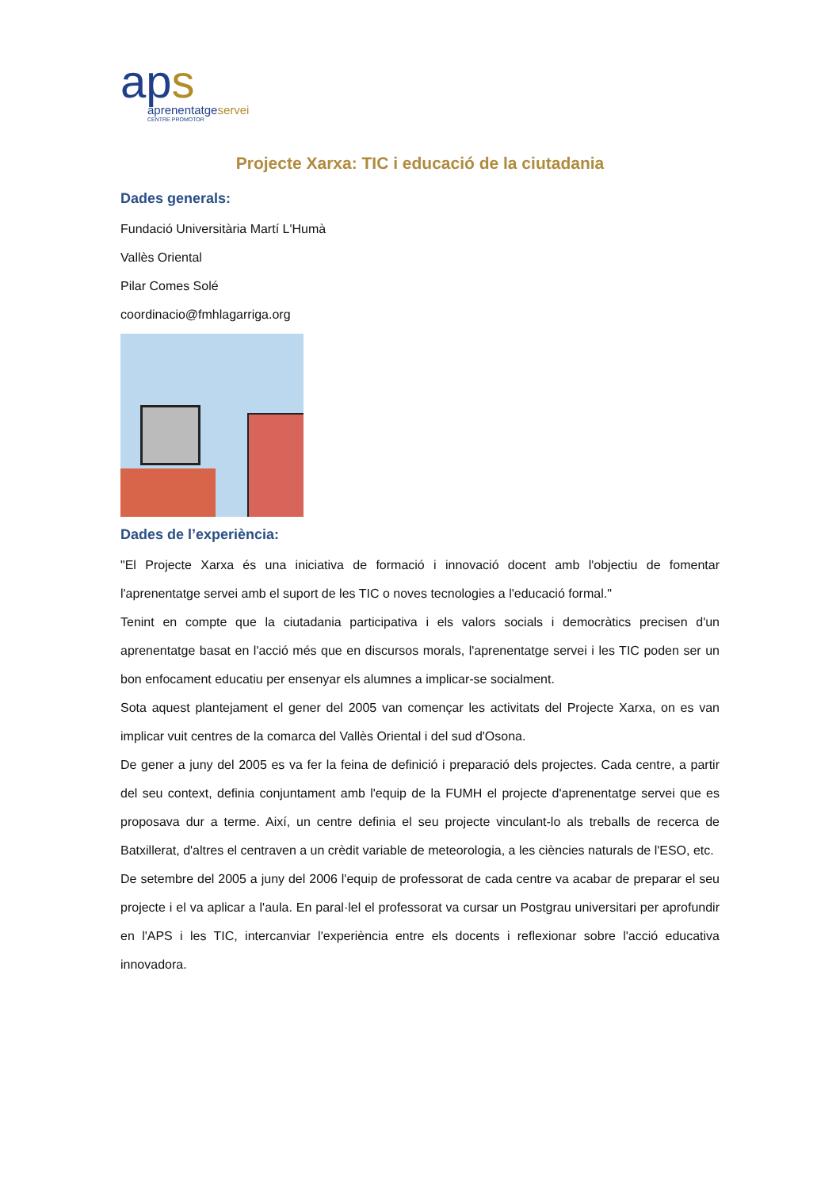aps
aprenentatgeservei
CENTRE PROMOTOR
Projecte Xarxa: TIC i educació de la ciutadania
Dades generals:
Fundació Universitària Martí L'Humà
Vallès Oriental
Pilar Comes Solé
coordinacio@fmhlagarriga.org
Dades de l’experiència:
"El Projecte Xarxa és una iniciativa de formació i innovació docent amb l'objectiu de fomentar l'aprenentatge servei amb el suport de les TIC o noves tecnologies a l'educació formal."
Tenint en compte que la ciutadania participativa i els valors socials i democràtics precisen d'un aprenentatge basat en l'acció més que en discursos morals, l'aprenentatge servei i les TIC poden ser un bon enfocament educatiu per ensenyar els alumnes a implicar-se socialment.
Sota aquest plantejament el gener del 2005 van començar les activitats del Projecte Xarxa, on es van implicar vuit centres de la comarca del Vallès Oriental i del sud d'Osona.
De gener a juny del 2005 es va fer la feina de definició i preparació dels projectes. Cada centre, a partir del seu context, definia conjuntament amb l'equip de la FUMH el projecte d'aprenentatge servei que es proposava dur a terme. Així, un centre definia el seu projecte vinculant-lo als treballs de recerca de Batxillerat, d'altres el centraven a un crèdit variable de meteorologia, a les ciències naturals de l'ESO, etc.
De setembre del 2005 a juny del 2006 l'equip de professorat de cada centre va acabar de preparar el seu projecte i el va aplicar a l'aula. En paral·lel el professorat va cursar un Postgrau universitari per aprofundir en l'APS i les TIC, intercanviar l'experiència entre els docents i reflexionar sobre l'acció educativa innovadora.